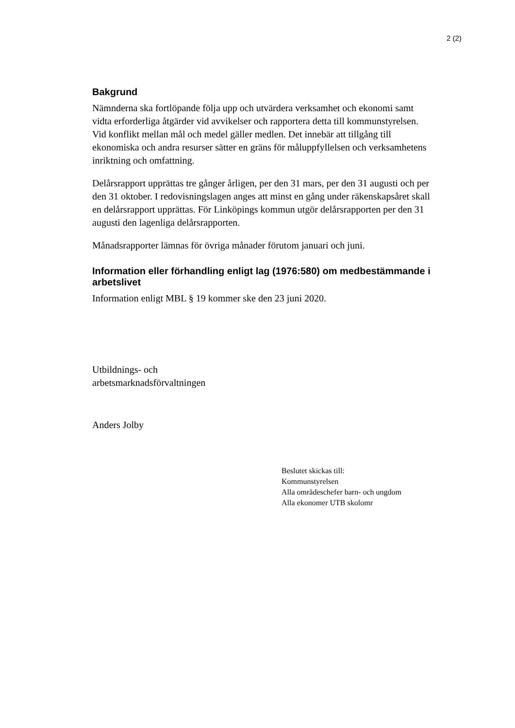2 (2)
Bakgrund
Nämnderna ska fortlöpande följa upp och utvärdera verksamhet och ekonomi samt vidta erforderliga åtgärder vid avvikelser och rapportera detta till kommunstyrelsen. Vid konflikt mellan mål och medel gäller medlen. Det innebär att tillgång till ekonomiska och andra resurser sätter en gräns för måluppfyllelsen och verksamhetens inriktning och omfattning.
Delårsrapport upprättas tre gånger årligen, per den 31 mars, per den 31 augusti och per den 31 oktober. I redovisningslagen anges att minst en gång under räkenskapsåret skall en delårsrapport upprättas. För Linköpings kommun utgör delårsrapporten per den 31 augusti den lagenliga delårsrapporten.
Månadsrapporter lämnas för övriga månader förutom januari och juni.
Information eller förhandling enligt lag (1976:580) om medbestämmande i arbetslivet
Information enligt MBL § 19 kommer ske den 23 juni 2020.
Utbildnings- och
arbetsmarknadsförvaltningen
Anders Jolby
Beslutet skickas till:
Kommunstyrelsen
Alla områdeschefer barn- och ungdom
Alla ekonomer UTB skolomr